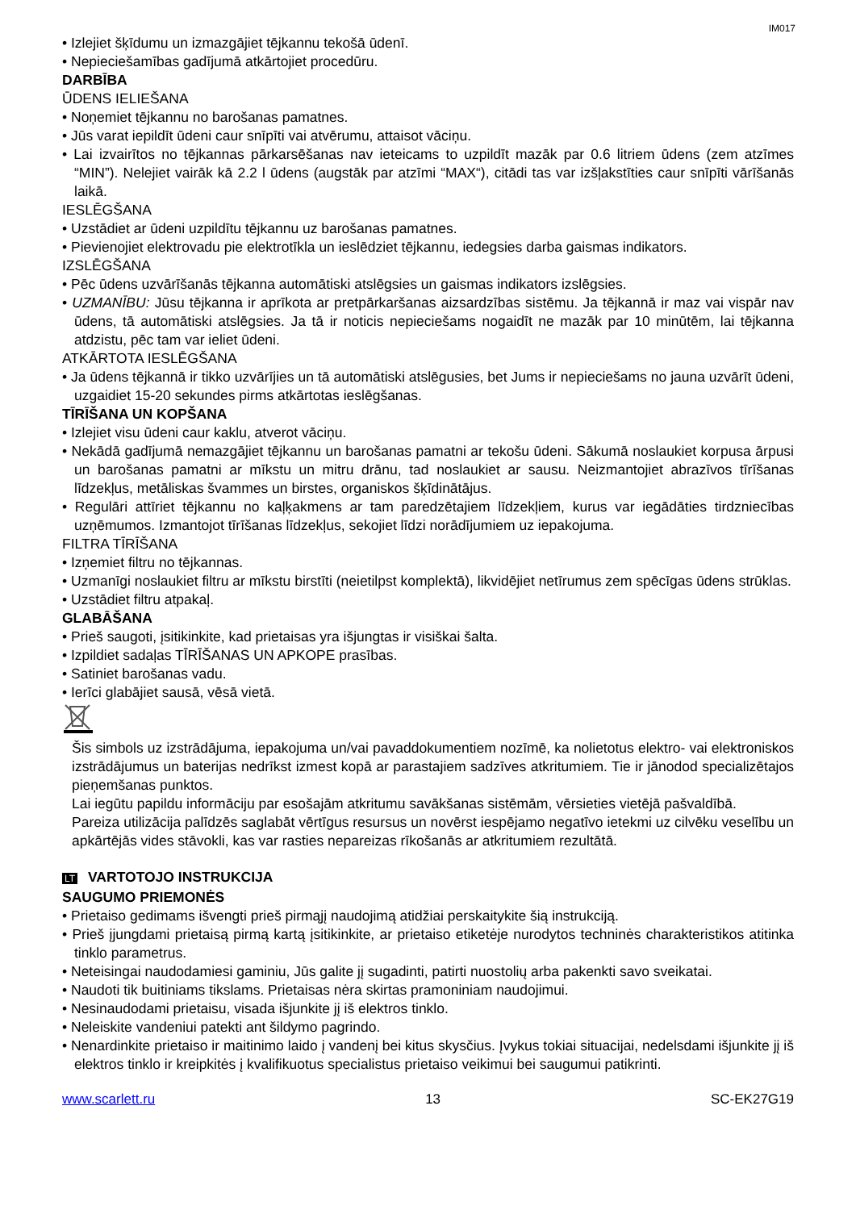IM017
• Izlejiet šķīdumu un izmazgājiet tējkannu tekošā ūdenī.
• Nepieciešamības gadījumā atkārtojiet procedūru.
DARBĪBA
ŪDENS IELIEŠANA
• Noņemiet tējkannu no barošanas pamatnes.
• Jūs varat iepildīt ūdeni caur snīpīti vai atvērumu, attaisot vāciņu.
• Lai izvairītos no tējkannas pārkarsēšanas nav ieteicams to uzpildīt mazāk par 0.6 litriem ūdens (zem atzīmes “MIN”). Nelejiet vairāk kā 2.2 l ūdens (augstāk par atzīmi “MAX“), citādi tas var izšļakstīties caur snīpīti vārīšanās laikā.
IESLĒGŠANA
• Uzstādiet ar ūdeni uzpildītu tējkannu uz barošanas pamatnes.
• Pievienojiet elektrovadu pie elektrotīkla un ieslēdziet tējkannu, iedegsies darba gaismas indikators.
IZSLĒGŠANA
• Pēc ūdens uzvārīšanās tējkanna automātiski atslēgsies un gaismas indikators izslēgsies.
• UZMANĪBU: Jūsu tējkanna ir aprīkota ar pretpārkaršanas aizsardzības sistēmu. Ja tējkannā ir maz vai vispār nav ūdens, tā automātiski atslēgsies. Ja tā ir noticis nepieciešams nogaidīt ne mazāk par 10 minūtēm, lai tējkanna atdzistu, pēc tam var ieliet ūdeni.
ATKĀRTOTA IESLĒGŠANA
• Ja ūdens tējkannā ir tikko uzvārījies un tā automātiski atslēgusies, bet Jums ir nepieciešams no jauna uzvārīt ūdeni, uzgaidiet 15-20 sekundes pirms atkārtotas ieslēgšanas.
TĪRĪŠANA UN KOPŠANA
• Izlejiet visu ūdeni caur kaklu, atverot vāciņu.
• Nekādā gadījumā nemazgājiet tējkannu un barošanas pamatni ar tekošu ūdeni. Sākumā noslaukiet korpusa ārpusi un barošanas pamatni ar mīkstu un mitru drānu, tad noslaukiet ar sausu. Neizmantojiet abrazīvos tīrīšanas līdzekļus, metāliskas švammes un birstes, organiskos šķīdinātājus.
• Regulāri attīriet tējkannu no kaļķakmens ar tam paredzētajiem līdzekļiem, kurus var iegādāties tirdzniecības uzņēmumos. Izmantojot tīrīšanas līdzekļus, sekojiet līdzi norādījumiem uz iepakojuma.
FILTRA TĪRĪŠANA
• Izņemiet filtru no tējkannas.
• Uzmanīgi noslaukiet filtru ar mīkstu birstīti (neietilpst komplektā), likvidējiet netīrumus zem spēcīgas ūdens strūklas.
• Uzstādiet filtru atpakaļ.
GLABĀŠANA
• Prieš saugoti, įsitikinkite, kad prietaisas yra išjungtas ir visiškai šalta.
• Izpildiet sadaļas TĪRĪŠANAS UN APKOPE prasības.
• Satiniet barošanas vadu.
• Ierīci glabājiet sausā, vēsā vietā.
Šis simbols uz izstrādājuma, iepakojuma un/vai pavaddokumentiem nozīmē, ka nolietotus elektro- vai elektroniskos izstrādājumus un baterijas nedrīkst izmest kopā ar parastajiem sadzīves atkritumiem. Tie ir jānodod specializētajos pieņemšanas punktos.
Lai iegūtu papildu informāciju par esošajām atkritumu savākšanas sistēmām, vērsieties vietējā pašvaldībā.
Pareiza utilizācija palīdzēs saglabāt vērtīgus resursus un novērst iespējamo negatīvo ietekmi uz cilvēku veselību un apkārtējās vides stāvokli, kas var rasties nepareizas rīkošanās ar atkritumiem rezultātā.
LT VARTOTOJO INSTRUKCIJA
SAUGUMO PRIEMONĖS
• Prietaiso gedimams išvengti prieš pirmąjį naudojimą atidžiai perskaitykite šią instrukciją.
• Prieš įjungdami prietaisą pirmą kartą įsitikinkite, ar prietaiso etiketėje nurodytos techninės charakteristikos atitinka tinklo parametrus.
• Neteisingai naudodamiesi gaminiu, Jūs galite jį sugadinti, patirti nuostolių arba pakenkti savo sveikatai.
• Naudoti tik buitiniams tikslams. Prietaisas nėra skirtas pramoniniam naudojimui.
• Nesinaudodami prietaisu, visada išjunkite jį iš elektros tinklo.
• Neleiskite vandeniui patekti ant šildymo pagrindo.
• Nenardinkite prietaiso ir maitinimo laido į vandenį bei kitus skysčius. Įvykus tokiai situacijai, nedelsdami išjunkite jį iš elektros tinklo ir kreipkitės į kvalifikuotus specialistus prietaiso veikimui bei saugumui patikrinti.
www.scarlett.ru 13 SC-EK27G19